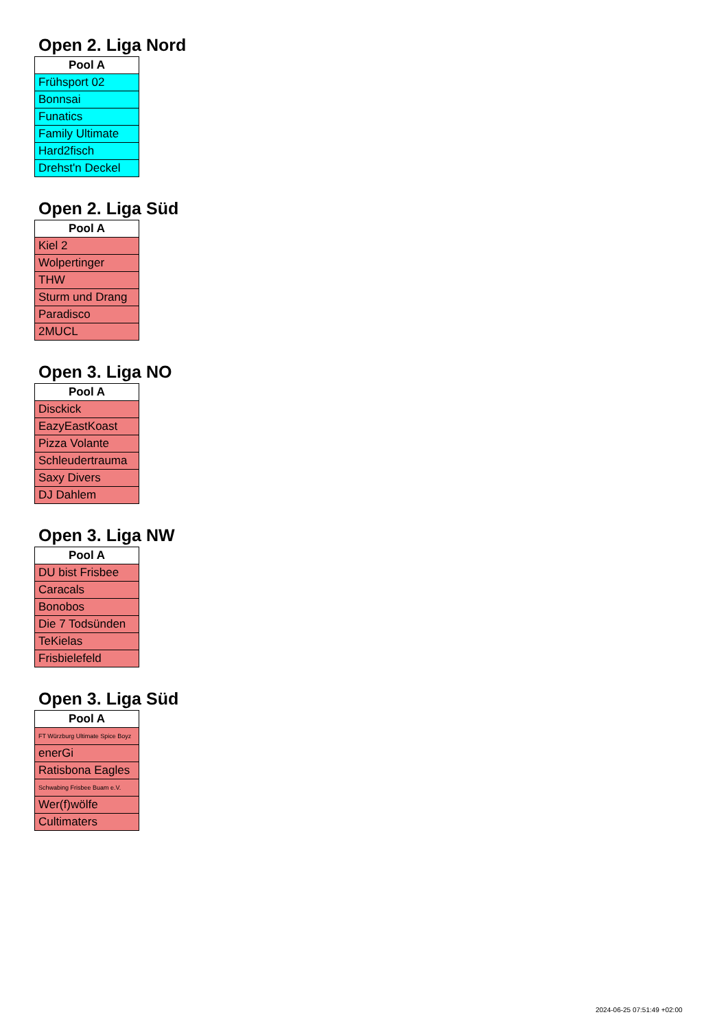Open 2. Liga Nord
| Pool A |
| --- |
| Frühsport 02 |
| Bonnsai |
| Funatics |
| Family Ultimate |
| Hard2fisch |
| Drehst'n Deckel |
Open 2. Liga Süd
| Pool A |
| --- |
| Kiel 2 |
| Wolpertinger |
| THW |
| Sturm und Drang |
| Paradisco |
| 2MUCL |
Open 3. Liga NO
| Pool A |
| --- |
| Disckick |
| EazyEastKoast |
| Pizza Volante |
| Schleudertrauma |
| Saxy Divers |
| DJ Dahlem |
Open 3. Liga NW
| Pool A |
| --- |
| DU bist Frisbee |
| Caracals |
| Bonobos |
| Die 7 Todsünden |
| TeKielas |
| Frisbielefeld |
Open 3. Liga Süd
| Pool A |
| --- |
| FT Würzburg Ultimate Spice Boyz |
| enerGi |
| Ratisbona Eagles |
| Schwabing Frisbee Buam e.V. |
| Wer(f)wölfe |
| Cultimaters |
2024-06-25 07:51:49 +02:00